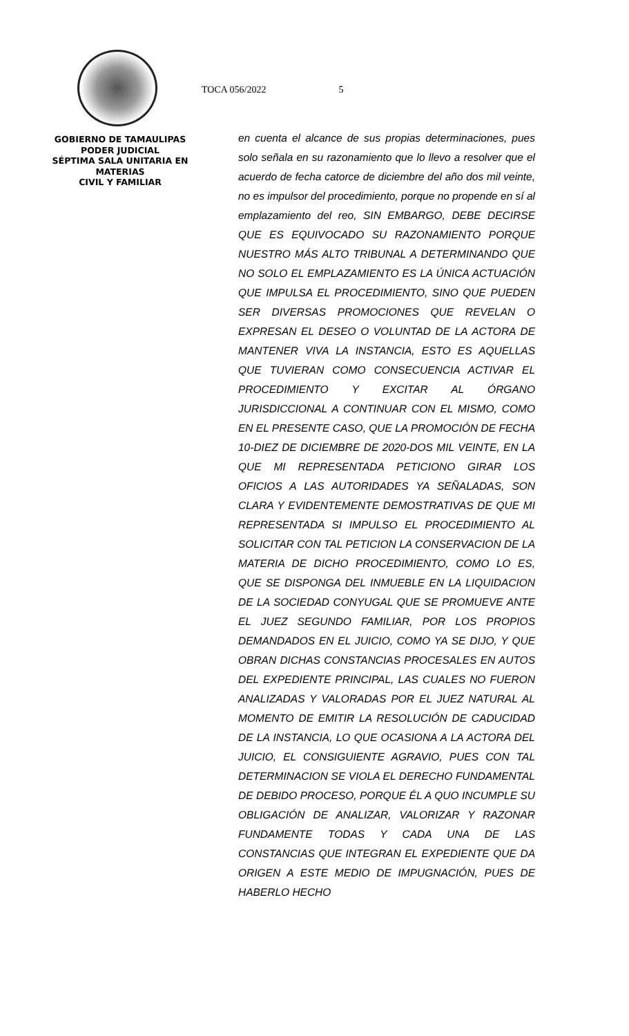TOCA 056/2022 5
GOBIERNO DE TAMAULIPAS
PODER JUDICIAL
SÉPTIMA SALA UNITARIA EN MATERIAS
CIVIL Y FAMILIAR
en cuenta el alcance de sus propias determinaciones, pues solo señala en su razonamiento que lo llevo a resolver que el acuerdo de fecha catorce de diciembre del año dos mil veinte, no es impulsor del procedimiento, porque no propende en sí al emplazamiento del reo, SIN EMBARGO, DEBE DECIRSE QUE ES EQUIVOCADO SU RAZONAMIENTO PORQUE NUESTRO MÁS ALTO TRIBUNAL A DETERMINANDO QUE NO SOLO EL EMPLAZAMIENTO ES LA ÚNICA ACTUACIÓN QUE IMPULSA EL PROCEDIMIENTO, SINO QUE PUEDEN SER DIVERSAS PROMOCIONES QUE REVELAN O EXPRESAN EL DESEO O VOLUNTAD DE LA ACTORA DE MANTENER VIVA LA INSTANCIA, ESTO ES AQUELLAS QUE TUVIERAN COMO CONSECUENCIA ACTIVAR EL PROCEDIMIENTO Y EXCITAR AL ÓRGANO JURISDICCIONAL A CONTINUAR CON EL MISMO, COMO EN EL PRESENTE CASO, QUE LA PROMOCIÓN DE FECHA 10-DIEZ DE DICIEMBRE DE 2020-DOS MIL VEINTE, EN LA QUE MI REPRESENTADA PETICIONO GIRAR LOS OFICIOS A LAS AUTORIDADES YA SEÑALADAS, SON CLARA Y EVIDENTEMENTE DEMOSTRATIVAS DE QUE MI REPRESENTADA SI IMPULSO EL PROCEDIMIENTO AL SOLICITAR CON TAL PETICION LA CONSERVACION DE LA MATERIA DE DICHO PROCEDIMIENTO, COMO LO ES, QUE SE DISPONGA DEL INMUEBLE EN LA LIQUIDACION DE LA SOCIEDAD CONYUGAL QUE SE PROMUEVE ANTE EL JUEZ SEGUNDO FAMILIAR, POR LOS PROPIOS DEMANDADOS EN EL JUICIO, COMO YA SE DIJO, Y QUE OBRAN DICHAS CONSTANCIAS PROCESALES EN AUTOS DEL EXPEDIENTE PRINCIPAL, LAS CUALES NO FUERON ANALIZADAS Y VALORADAS POR EL JUEZ NATURAL AL MOMENTO DE EMITIR LA RESOLUCIÓN DE CADUCIDAD DE LA INSTANCIA, LO QUE OCASIONA A LA ACTORA DEL JUICIO, EL CONSIGUIENTE AGRAVIO, PUES CON TAL DETERMINACION SE VIOLA EL DERECHO FUNDAMENTAL DE DEBIDO PROCESO, PORQUE ÉL A QUO INCUMPLE SU OBLIGACIÓN DE ANALIZAR, VALORIZAR Y RAZONAR FUNDAMENTE TODAS Y CADA UNA DE LAS CONSTANCIAS QUE INTEGRAN EL EXPEDIENTE QUE DA ORIGEN A ESTE MEDIO DE IMPUGNACIÓN, PUES DE HABERLO HECHO